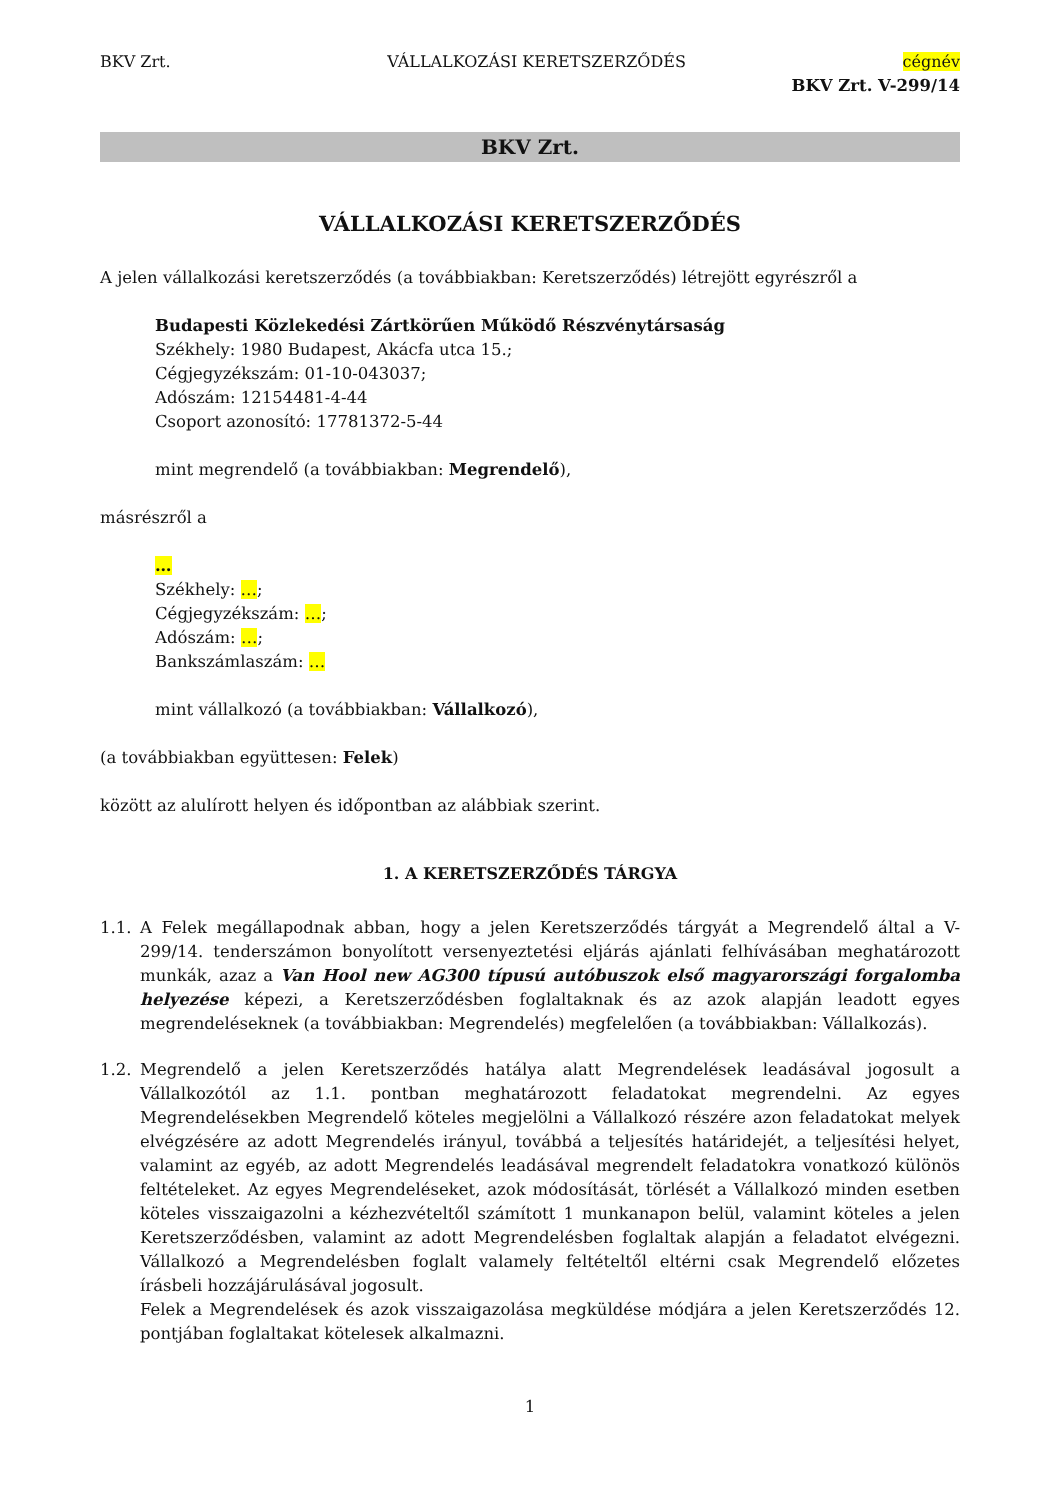BKV Zrt. VÁLLALKOZÁSI KERETSZERZŐDÉS cégnév
BKV Zrt. V-299/14
BKV Zrt.
VÁLLALKOZÁSI KERETSZERZŐDÉS
A jelen vállalkozási keretszerződés (a továbbiakban: Keretszerződés) létrejött egyrészről a
Budapesti Közlekedési Zártkörűen Működő Részvénytársaság
Székhely: 1980 Budapest, Akácfa utca 15.;
Cégjegyzékszám: 01-10-043037;
Adószám: 12154481-4-44
Csoport azonosító: 17781372-5-44
mint megrendelő (a továbbiakban: Megrendelő),
másrészről a
…
Székhely: …;
Cégjegyzékszám: …;
Adószám: …;
Bankszámlaszám: …
mint vállalkozó (a továbbiakban: Vállalkozó),
(a továbbiakban együttesen: Felek)
között az alulírott helyen és időpontban az alábbiak szerint.
1. A KERETSZERZŐDÉS TÁRGYA
1.1. A Felek megállapodnak abban, hogy a jelen Keretszerződés tárgyát a Megrendelő által a V-299/14. tenderszámon bonyolított versenyeztetési eljárás ajánlati felhívásában meghatározott munkák, azaz a Van Hool new AG300 típusú autóbuszok első magyarországi forgalomba helyezése képezi, a Keretszerződésben foglaltaknak és az azok alapján leadott egyes megrendeléseknek (a továbbiakban: Megrendelés) megfelelően (a továbbiakban: Vállalkozás).
1.2. Megrendelő a jelen Keretszerződés hatálya alatt Megrendelések leadásával jogosult a Vállalkozótól az 1.1. pontban meghatározott feladatokat megrendelni. Az egyes Megrendelésekben Megrendelő köteles megjelölni a Vállalkozó részére azon feladatokat melyek elvégzésére az adott Megrendelés irányul, továbbá a teljesítés határidejét, a teljesítési helyet, valamint az egyéb, az adott Megrendelés leadásával megrendelt feladatokra vonatkozó különös feltételeket. Az egyes Megrendeléseket, azok módosítását, törlését a Vállalkozó minden esetben köteles visszaigazolni a kézhezvételtől számított 1 munkanapon belül, valamint köteles a jelen Keretszerződésben, valamint az adott Megrendelésben foglaltak alapján a feladatot elvégezni. Vállalkozó a Megrendelésben foglalt valamely feltételtől eltérni csak Megrendelő előzetes írásbeli hozzájárulásával jogosult.
Felek a Megrendelések és azok visszaigazolása megküldése módjára a jelen Keretszerződés 12. pontjában foglaltakat kötelesek alkalmazni.
1